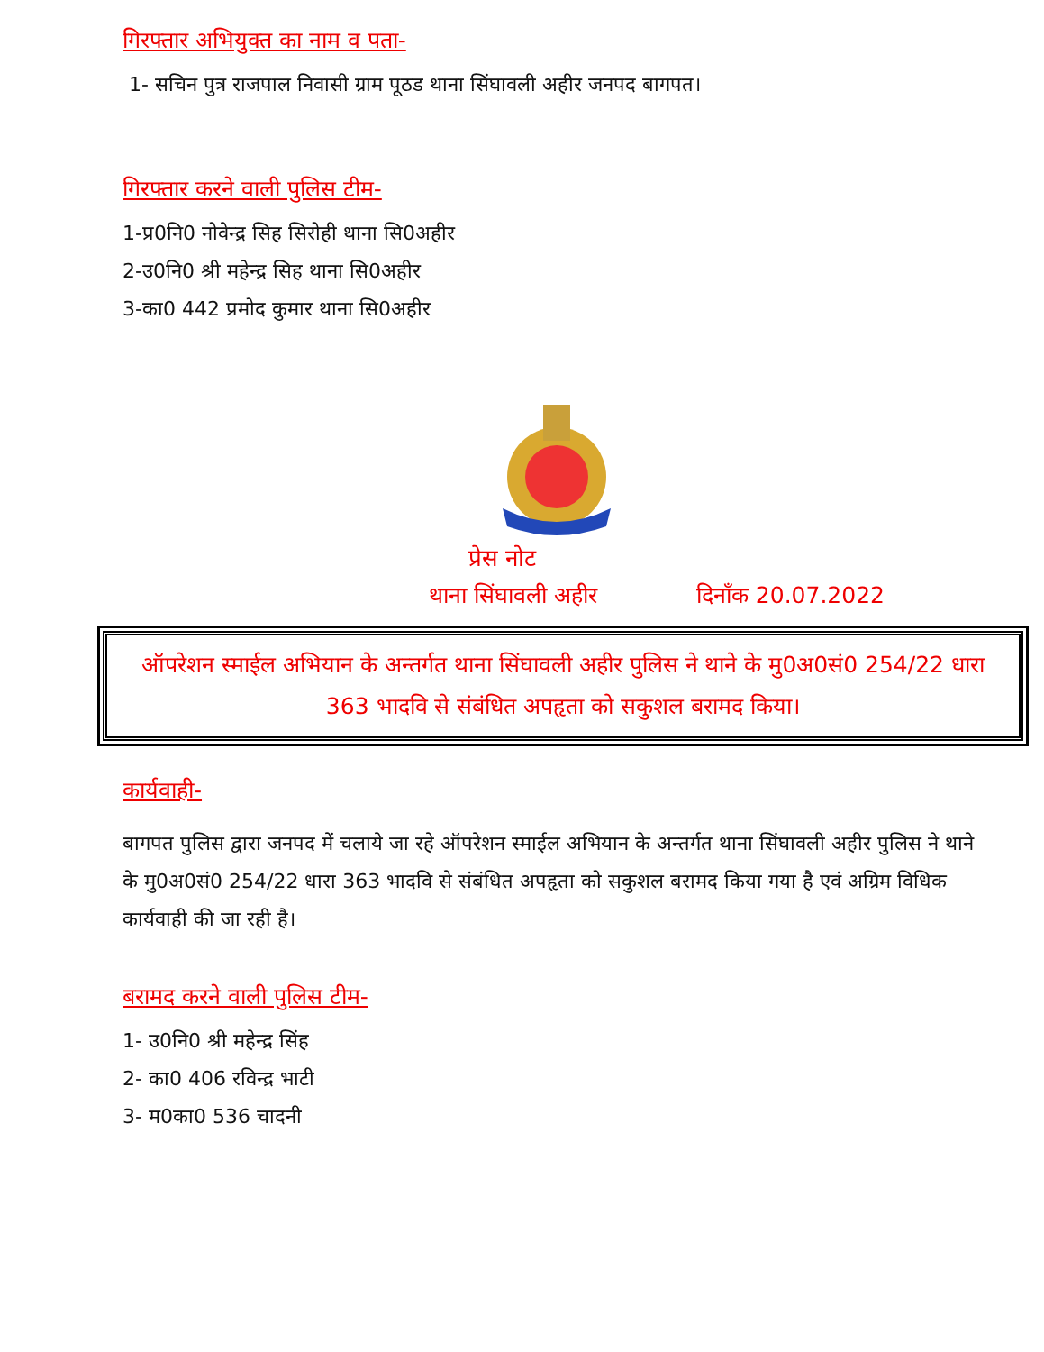गिरफ्तार अभियुक्त का नाम व पता-
1- सचिन पुत्र राजपाल निवासी ग्राम पूठड थाना सिंघावली अहीर जनपद बागपत।
गिरफ्तार करने वाली पुलिस टीम-
1-प्र0नि0 नोवेन्द्र सिह सिरोही थाना सि0अहीर
2-उ0नि0 श्री महेन्द्र सिह थाना सि0अहीर
3-का0 442 प्रमोद कुमार थाना सि0अहीर
प्रेस नोट
थाना सिंघावली अहीर दिनाँक 20.07.2022
ऑपरेशन स्माईल अभियान के अन्तर्गत थाना सिंघावली अहीर पुलिस ने थाने के मु0अ0सं0 254/22 धारा 363 भादवि से संबंधित अपहृता को सकुशल बरामद किया।
कार्यवाही-
बागपत पुलिस द्वारा जनपद में चलाये जा रहे ऑपरेशन स्माईल अभियान के अन्तर्गत थाना सिंघावली अहीर पुलिस ने थाने के मु0अ0सं0 254/22 धारा 363 भादवि से संबंधित अपहृता को सकुशल बरामद किया गया है एवं अग्रिम विधिक कार्यवाही की जा रही है।
बरामद करने वाली पुलिस टीम-
1- उ0नि0 श्री महेन्द्र सिंह
2- का0 406 रविन्द्र भाटी
3- म0का0 536 चादनी